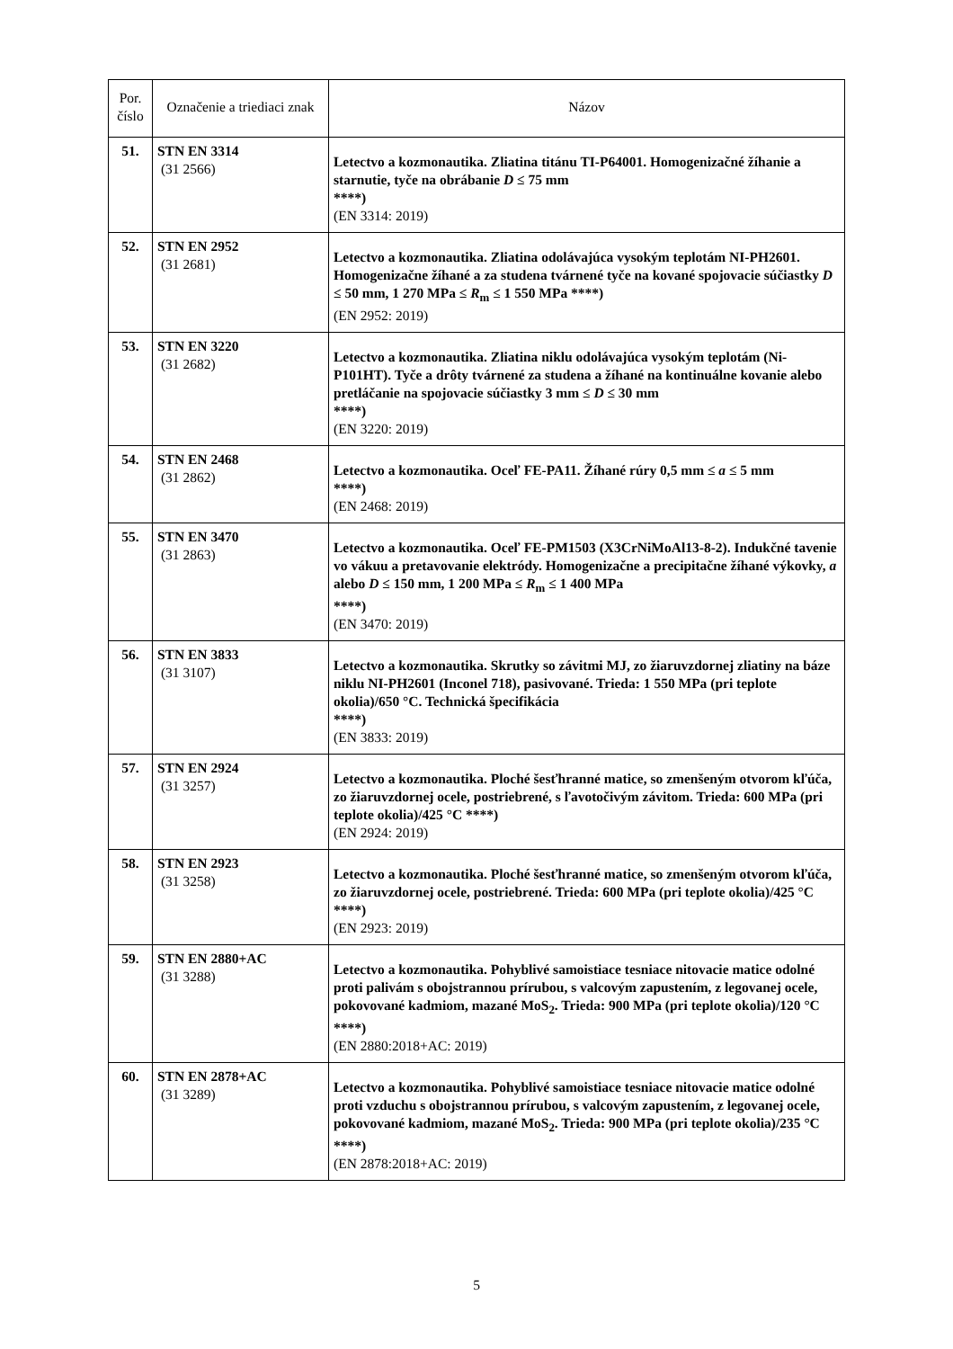| Por. číslo | Označenie a triediaci znak | Názov |
| --- | --- | --- |
| 51. | STN EN 3314 (31 2566) | Letectvo a kozmonautika. Zliatina titánu TI-P64001. Homogenizačné žíhanie a starnutie, tyče na obrábanie D ≤ 75 mm ****) (EN 3314: 2019) |
| 52. | STN EN 2952 (31 2681) | Letectvo a kozmonautika. Zliatina odolávajúca vysokým teplotám NI-PH2601. Homogenizačne žíhané a za studena tvárnené tyče na kované spojovacie súčiastky D ≤ 50 mm, 1 270 MPa ≤ R<sub>m</sub> ≤ 1 550 MPa ****) (EN 2952: 2019) |
| 53. | STN EN 3220 (31 2682) | Letectvo a kozmonautika. Zliatina niklu odolávajúca vysokým teplotám (Ni-P101HT). Tyče a drôty tvárnené za studena a žíhané na kontinuálne kovanie alebo pretláčanie na spojovacie súčiastky 3 mm ≤ D ≤ 30 mm ****) (EN 3220: 2019) |
| 54. | STN EN 2468 (31 2862) | Letectvo a kozmonautika. Oceľ FE-PA11. Žíhané rúry 0,5 mm ≤ a ≤ 5 mm ****) (EN 2468: 2019) |
| 55. | STN EN 3470 (31 2863) | Letectvo a kozmonautika. Oceľ FE-PM1503 (X3CrNiMoAl13-8-2). Indukčné tavenie vo vákuu a pretavovanie elektródy. Homogenizačne a precipitačne žíhané výkovky, a alebo D ≤ 150 mm, 1 200 MPa ≤ R<sub>m</sub> ≤ 1 400 MPa ****) (EN 3470: 2019) |
| 56. | STN EN 3833 (31 3107) | Letectvo a kozmonautika. Skrutky so závitmi MJ, zo žiaruvzdornej zliatiny na báze niklu NI-PH2601 (Inconel 718), pasivované. Trieda: 1 550 MPa (pri teplote okolia)/650 °C. Technická špecifikácia ****) (EN 3833: 2019) |
| 57. | STN EN 2924 (31 3257) | Letectvo a kozmonautika. Ploché šesťhranné matice, so zmenšeným otvorom kľúča, zo žiaruvzdornej ocele, postriebrené, s ľavotočivým závitom. Trieda: 600 MPa (pri teplote okolia)/425 °C ****) (EN 2924: 2019) |
| 58. | STN EN 2923 (31 3258) | Letectvo a kozmonautika. Ploché šesťhranné matice, so zmenšeným otvorom kľúča, zo žiaruvzdornej ocele, postriebrené. Trieda: 600 MPa (pri teplote okolia)/425 °C ****) (EN 2923: 2019) |
| 59. | STN EN 2880+AC (31 3288) | Letectvo a kozmonautika. Pohyblivé samoistiace tesniace nitovacie matice odolné proti palivám s obojstrannou prírubou, s valcovým zapustením, z legovanej ocele, pokovované kadmiom, mazané MoS<sub>2</sub>. Trieda: 900 MPa (pri teplote okolia)/120 °C ****) (EN 2880:2018+AC: 2019) |
| 60. | STN EN 2878+AC (31 3289) | Letectvo a kozmonautika. Pohyblivé samoistiace tesniace nitovacie matice odolné proti vzduchu s obojstrannou prírubou, s valcovým zapustením, z legovanej ocele, pokovované kadmiom, mazané MoS<sub>2</sub>. Trieda: 900 MPa (pri teplote okolia)/235 °C ****) (EN 2878:2018+AC: 2019) |
5